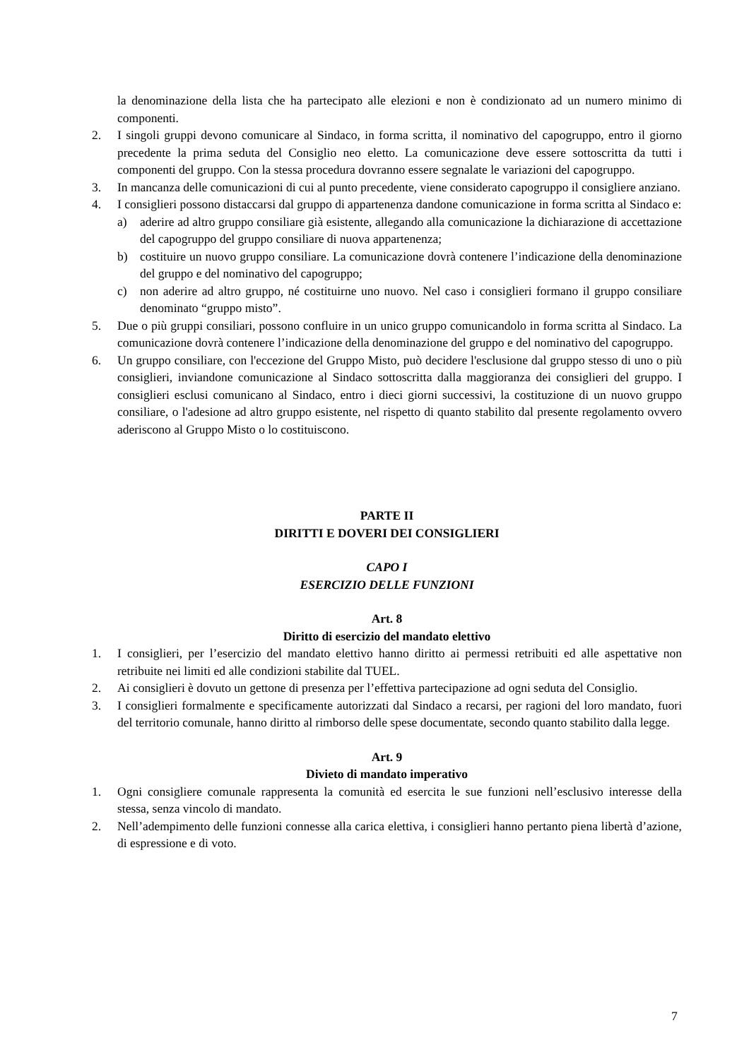la denominazione della lista che ha partecipato alle elezioni e non è condizionato ad un numero minimo di componenti.
2. I singoli gruppi devono comunicare al Sindaco, in forma scritta, il nominativo del capogruppo, entro il giorno precedente la prima seduta del Consiglio neo eletto. La comunicazione deve essere sottoscritta da tutti i componenti del gruppo. Con la stessa procedura dovranno essere segnalate le variazioni del capogruppo.
3. In mancanza delle comunicazioni di cui al punto precedente, viene considerato capogruppo il consigliere anziano.
4. I consiglieri possono distaccarsi dal gruppo di appartenenza dandone comunicazione in forma scritta al Sindaco e:
a) aderire ad altro gruppo consiliare già esistente, allegando alla comunicazione la dichiarazione di accettazione del capogruppo del gruppo consiliare di nuova appartenenza;
b) costituire un nuovo gruppo consiliare. La comunicazione dovrà contenere l’indicazione della denominazione del gruppo e del nominativo del capogruppo;
c) non aderire ad altro gruppo, né costituirne uno nuovo. Nel caso i consiglieri formano il gruppo consiliare denominato “gruppo misto”.
5. Due o più gruppi consiliari, possono confluire in un unico gruppo comunicandolo in forma scritta al Sindaco. La comunicazione dovrà contenere l’indicazione della denominazione del gruppo e del nominativo del capogruppo.
6. Un gruppo consiliare, con l'eccezione del Gruppo Misto, può decidere l'esclusione dal gruppo stesso di uno o più consiglieri, inviandone comunicazione al Sindaco sottoscritta dalla maggioranza dei consiglieri del gruppo. I consiglieri esclusi comunicano al Sindaco, entro i dieci giorni successivi, la costituzione di un nuovo gruppo consiliare, o l'adesione ad altro gruppo esistente, nel rispetto di quanto stabilito dal presente regolamento ovvero aderiscono al Gruppo Misto o lo costituiscono.
PARTE II
DIRITTI E DOVERI DEI CONSIGLIERI
CAPO I
ESERCIZIO DELLE FUNZIONI
Art. 8
Diritto di esercizio del mandato elettivo
1. I consiglieri, per l’esercizio del mandato elettivo hanno diritto ai permessi retribuiti ed alle aspettative non retribuite nei limiti ed alle condizioni stabilite dal TUEL.
2. Ai consiglieri è dovuto un gettone di presenza per l’effettiva partecipazione ad ogni seduta del Consiglio.
3. I consiglieri formalmente e specificamente autorizzati dal Sindaco a recarsi, per ragioni del loro mandato, fuori del territorio comunale, hanno diritto al rimborso delle spese documentate, secondo quanto stabilito dalla legge.
Art. 9
Divieto di mandato imperativo
1. Ogni consigliere comunale rappresenta la comunità ed esercita le sue funzioni nell’esclusivo interesse della stessa, senza vincolo di mandato.
2. Nell’adempimento delle funzioni connesse alla carica elettiva, i consiglieri hanno pertanto piena libertà d’azione, di espressione e di voto.
7